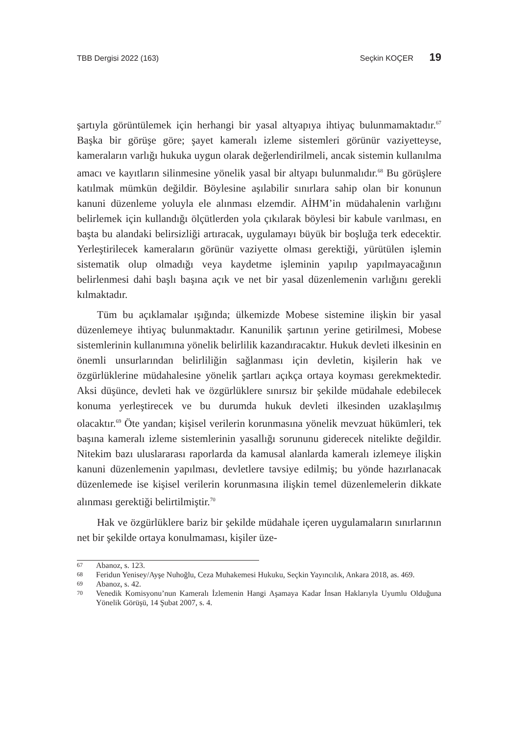TBB Dergisi 2022 (163) Seçkin KOÇER 19
şartıyla görüntülemek için herhangi bir yasal altyapıya ihtiyaç bulunmamaktadır.<sup>67</sup> Başka bir görüşe göre; şayet kameralı izleme sistemleri görünür vaziyetteyse, kameraların varlığı hukuka uygun olarak değerlendirilmeli, ancak sistemin kullanılma amacı ve kayıtların silinmesine yönelik yasal bir altyapı bulunmalıdır.<sup>68</sup> Bu görüşlere katılmak mümkün değildir. Böylesine aşılabilir sınırlara sahip olan bir konunun kanuni düzenleme yoluyla ele alınması elzemdir. AİHM’in müdahalenin varlığını belirlemek için kullandığı ölçütlerden yola çıkılarak böylesi bir kabule varılması, en başta bu alandaki belirsizliği artıracak, uygulamayı büyük bir boşluğa terk edecektir. Yerleştirilecek kameraların görünür vaziyette olması gerektiği, yürütülen işlemin sistematik olup olmadığı veya kaydetme işleminin yapılıp yapılmayacağının belirlenmesi dahi başlı başına açık ve net bir yasal düzenlemenin varlığını gerekli kılmaktadır.
Tüm bu açıklamalar ışığında; ülkemizde Mobese sistemine ilişkin bir yasal düzenlemeye ihtiyaç bulunmaktadır. Kanunilik şartının yerine getirilmesi, Mobese sistemlerinin kullanımına yönelik belirlilik kazandıracaktır. Hukuk devleti ilkesinin en önemli unsurlarından belirliliğin sağlanması için devletin, kişilerin hak ve özgürlüklerine müdahalesine yönelik şartları açıkça ortaya koyması gerekmektedir. Aksi düşünce, devleti hak ve özgürlüklere sınırsız bir şekilde müdahale edebilecek konuma yerleştirecek ve bu durumda hukuk devleti ilkesinden uzaklaşılmış olacaktır.<sup>69</sup> Öte yandan; kişisel verilerin korunmasına yönelik mevzuat hükümleri, tek başına kameralı izleme sistemlerinin yasallığı sorununu giderecek nitelikte değildir. Nitekim bazı uluslararası raporlarda da kamusal alanlarda kameralı izlemeye ilişkin kanuni düzenlemenin yapılması, devletlere tavsiye edilmiş; bu yönde hazırlanacak düzenlemede ise kişisel verilerin korunmasına ilişkin temel düzenlemelerin dikkate alınması gerektiği belirtilmiştir.<sup>70</sup>
Hak ve özgürlüklere bariz bir şekilde müdahale içeren uygulamaların sınırlarının net bir şekilde ortaya konulmaması, kişiler üze-
67 Abanoz, s. 123.
68 Feridun Yenisey/Ayşe Nuhoğlu, Ceza Muhakemesi Hukuku, Seçkin Yayıncılık, Ankara 2018, as. 469.
69 Abanoz, s. 42.
70 Venedik Komisyonu’nun Kameralı İzlemenin Hangi Aşamaya Kadar İnsan Haklarıyla Uyumlu Olduğuna Yönelik Görüşü, 14 Şubat 2007, s. 4.